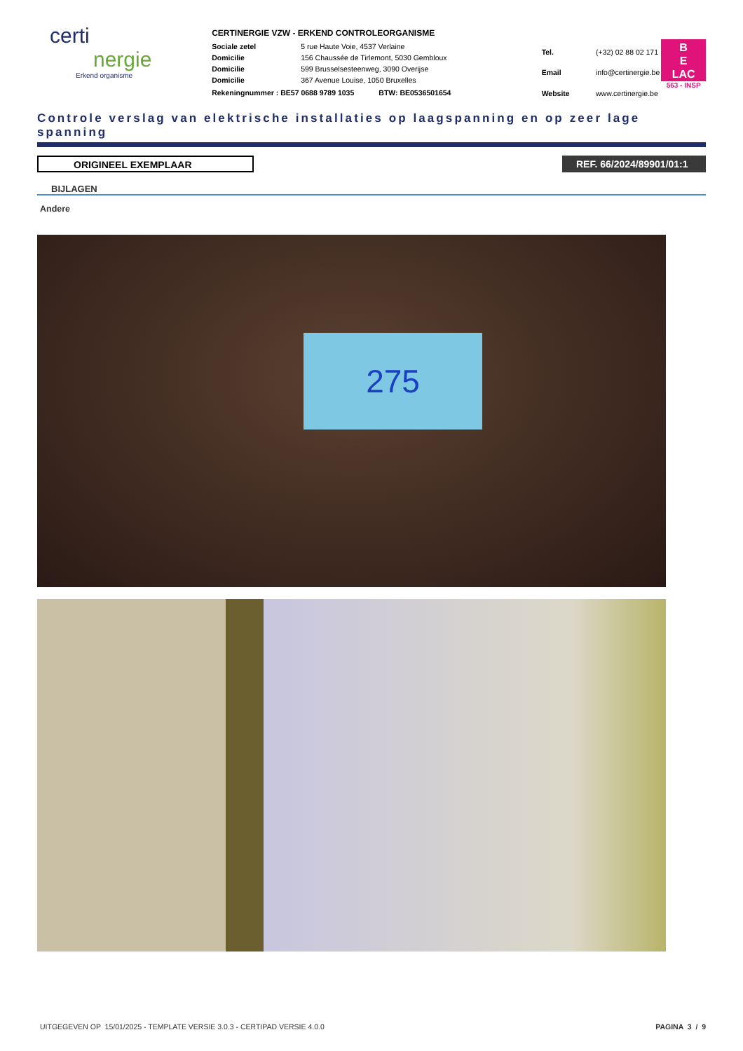certi
nergie
Erkend organisme
CERTINERGIE VZW - ERKEND CONTROLEORGANISME
| Sociale zetel | 5 rue Haute Voie, 4537 Verlaine |
| Domicilie | 156 Chaussée de Tirlemont, 5030 Gembloux |
| Domicilie | 599 Brusselsesteenweg, 3090 Overijse |
| Domicilie | 367 Avenue Louise, 1050 Bruxelles |
Rekeningnummer : BE57 0688 9789 1035 BTW: BE0536501654
| Tel. | (+32) 02 88 02 171 |
| Email | info@certinergie.be |
| Website | www.certinergie.be |
B
E
LAC
563 - INSP
Controle verslag van elektrische installaties op laagspanning en op zeer lage spanning
ORIGINEEL EXEMPLAAR REF. 66/2024/89901/01:1
BIJLAGEN
Andere
275
UITGEGEVEN OP 15/01/2025 - TEMPLATE VERSIE 3.0.3 - CERTIPAD VERSIE 4.0.0 PAGINA 3 / 9